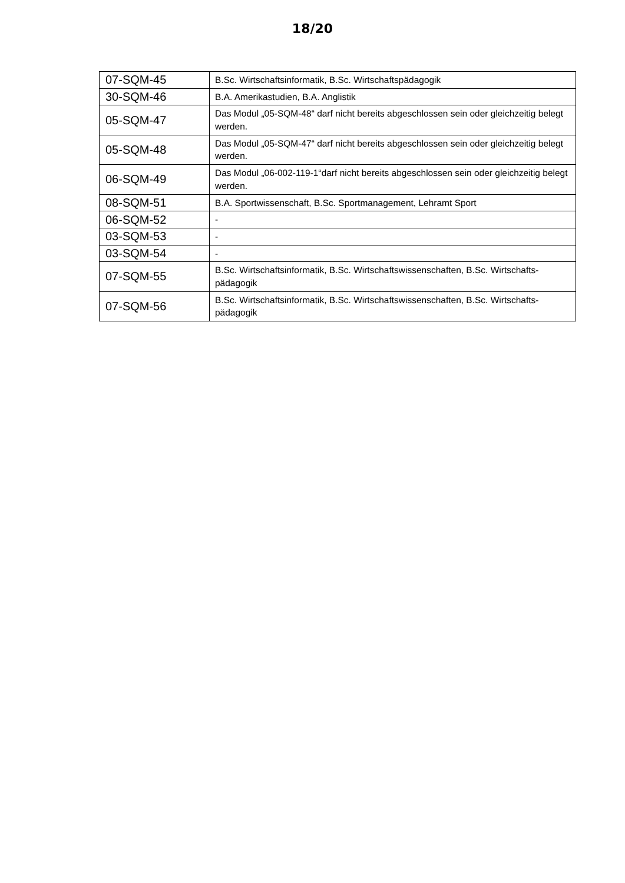18/20
| 07-SQM-45 | B.Sc. Wirtschaftsinformatik, B.Sc. Wirtschaftspädagogik |
| 30-SQM-46 | B.A. Amerikastudien, B.A. Anglistik |
| 05-SQM-47 | Das Modul „05-SQM-48“ darf nicht bereits abgeschlossen sein oder gleichzeitig belegt werden. |
| 05-SQM-48 | Das Modul „05-SQM-47“ darf nicht bereits abgeschlossen sein oder gleichzeitig belegt werden. |
| 06-SQM-49 | Das Modul „06-002-119-1“darf nicht bereits abgeschlossen sein oder gleichzeitig belegt werden. |
| 08-SQM-51 | B.A. Sportwissenschaft, B.Sc. Sportmanagement, Lehramt Sport |
| 06-SQM-52 | - |
| 03-SQM-53 | - |
| 03-SQM-54 | - |
| 07-SQM-55 | B.Sc. Wirtschaftsinformatik, B.Sc. Wirtschaftswissenschaften, B.Sc. Wirtschafts-pädagogik |
| 07-SQM-56 | B.Sc. Wirtschaftsinformatik, B.Sc. Wirtschaftswissenschaften, B.Sc. Wirtschafts-pädagogik |